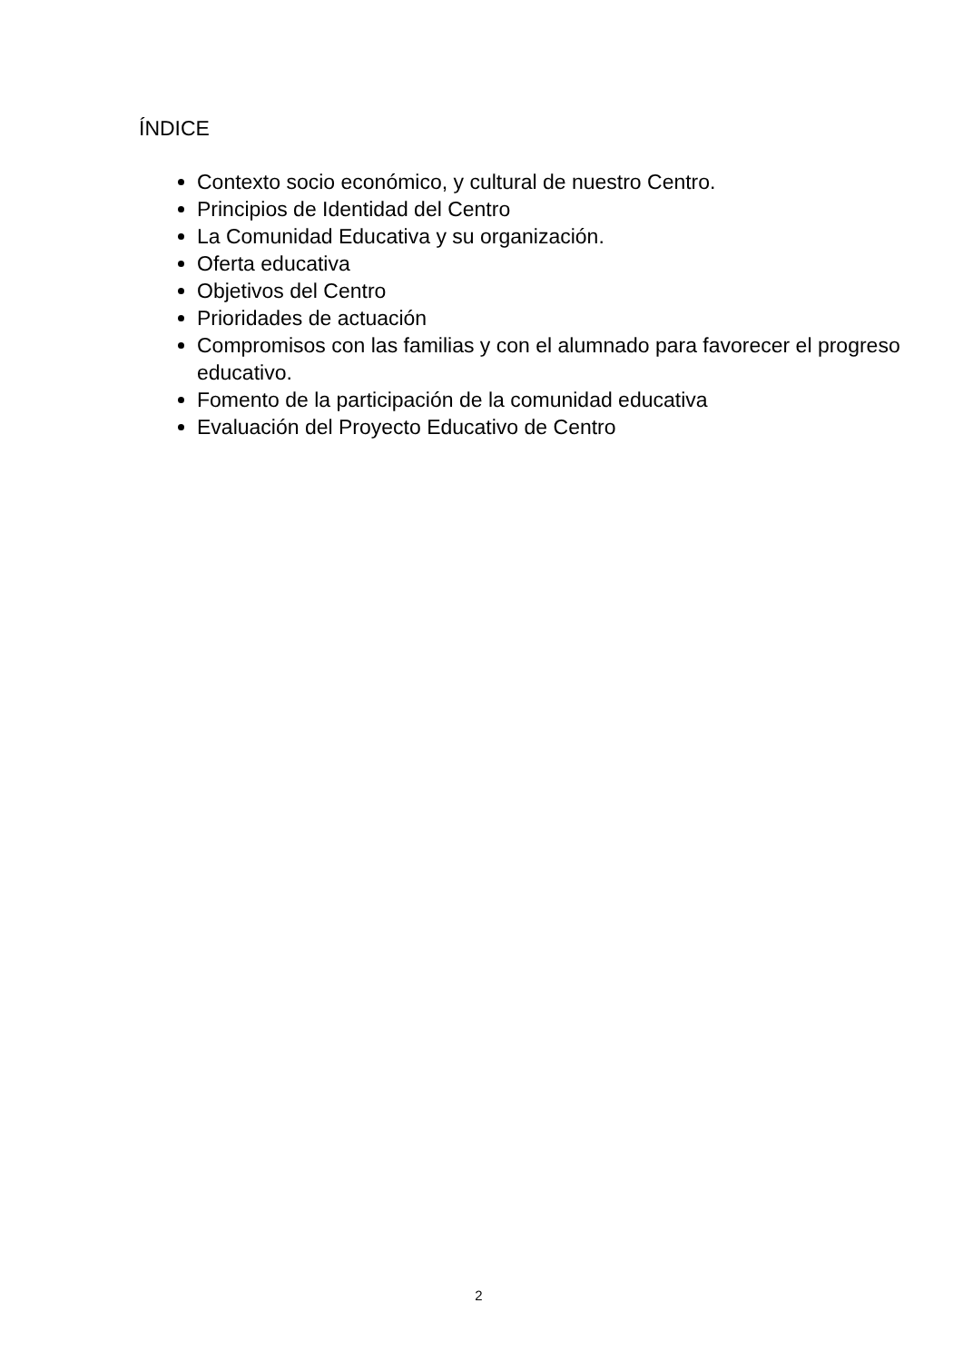ÍNDICE
Contexto socio económico, y cultural de nuestro Centro.
Principios de Identidad del Centro
La Comunidad Educativa y su organización.
Oferta educativa
Objetivos del Centro
Prioridades de actuación
Compromisos con las familias y con el alumnado para favorecer el progreso educativo.
Fomento de la participación de la comunidad educativa
Evaluación del Proyecto Educativo de Centro
2